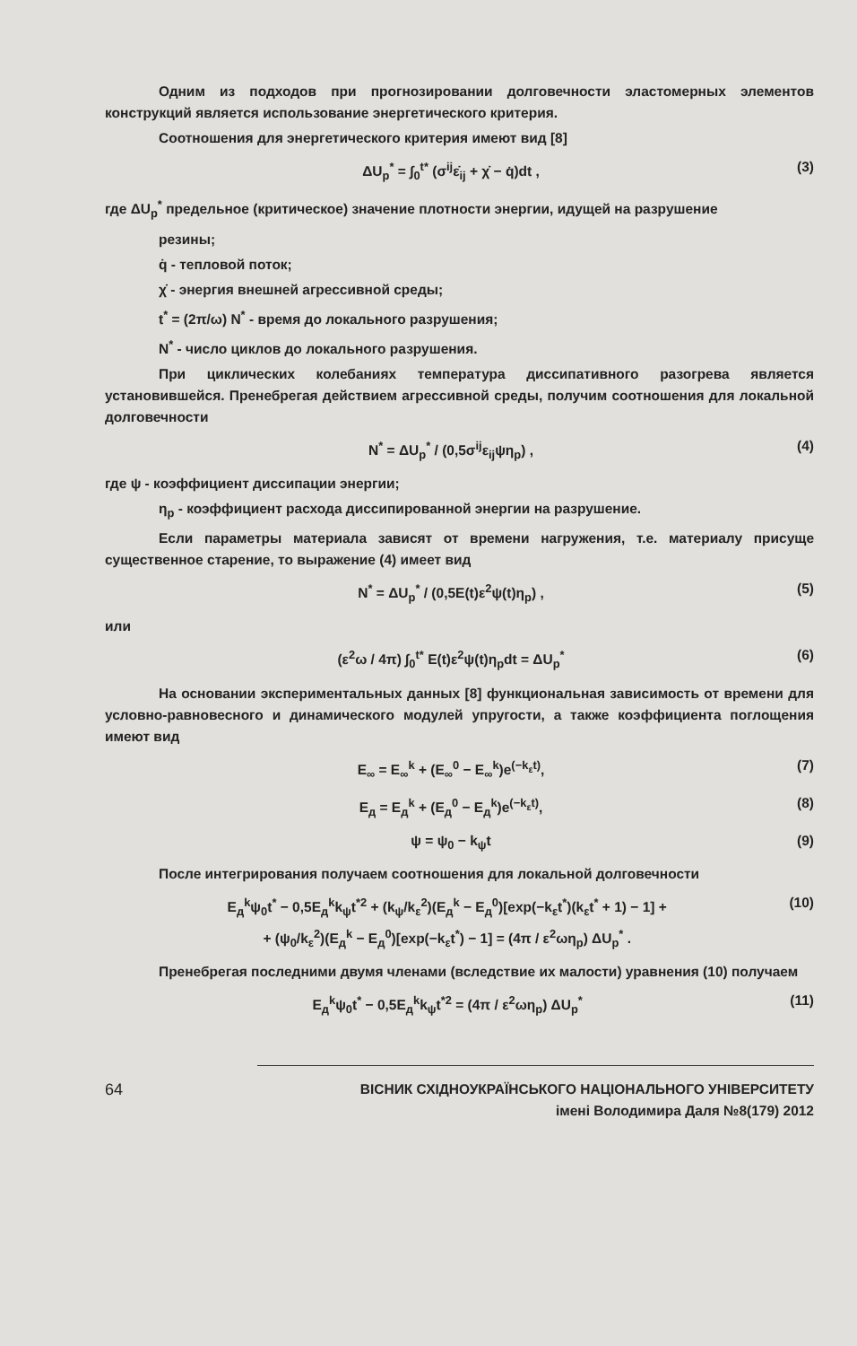Одним из подходов при прогнозировании долговечности эластомерных элементов конструкций является использование энергетического критерия.
Соотношения для энергетического критерия имеют вид [8]
ΔU<sub>p</sub><sup>*</sup> = ∫<sub>0</sub><sup>t*</sup> (σ<sup>ij</sup>ε̇<sub>ij</sub> + χ̇ − q̇)dt , (3)
где ΔU<sub>p</sub><sup>*</sup> предельное (критическое) значение плотности энергии, идущей на разрушение
резины;
q̇ - тепловой поток;
χ̇ - энергия внешней агрессивной среды;
t<sup>*</sup> = (2π/ω) N<sup>*</sup> - время до локального разрушения;
N<sup>*</sup> - число циклов до локального разрушения.
При циклических колебаниях температура диссипативного разогрева является установившейся. Пренебрегая действием агрессивной среды, получим соотношения для локальной долговечности
N<sup>*</sup> = ΔU<sub>p</sub><sup>*</sup> / (0,5σ<sup>ij</sup>ε<sub>ij</sub>ψη<sub>p</sub>) , (4)
где ψ - коэффициент диссипации энергии;
η<sub>p</sub> - коэффициент расхода диссипированной энергии на разрушение.
Если параметры материала зависят от времени нагружения, т.е. материалу присуще существенное старение, то выражение (4) имеет вид
N<sup>*</sup> = ΔU<sub>p</sub><sup>*</sup> / (0,5E(t)ε<sup>2</sup>ψ(t)η<sub>p</sub>) , (5)
или
(ε<sup>2</sup>ω / 4π) ∫<sub>0</sub><sup>t*</sup> E(t)ε<sup>2</sup>ψ(t)η<sub>p</sub>dt = ΔU<sub>p</sub><sup>*</sup> (6)
На основании экспериментальных данных [8] функциональная зависимость от времени для условно-равновесного и динамического модулей упругости, а также коэффициента поглощения имеют вид
E<sub>∞</sub> = E<sub>∞</sub><sup>k</sup> + (E<sub>∞</sub><sup>0</sup> − E<sub>∞</sub><sup>k</sup>)e<sup>(−k<sub>ε</sub>t)</sup>, (7)
E<sub>д</sub> = E<sub>д</sub><sup>k</sup> + (E<sub>д</sub><sup>0</sup> − E<sub>д</sub><sup>k</sup>)e<sup>(−k<sub>ε</sub>t)</sup>, (8)
ψ = ψ<sub>0</sub> − k<sub>ψ</sub>t (9)
После интегрирования получаем соотношения для локальной долговечности
E<sub>д</sub><sup>k</sup>ψ<sub>0</sub>t<sup>*</sup> − 0,5E<sub>д</sub><sup>k</sup>k<sub>ψ</sub>t<sup>*2</sup> + (k<sub>ψ</sub>/k<sub>ε</sub><sup>2</sup>)(E<sub>д</sub><sup>k</sup> − E<sub>д</sub><sup>0</sup>)[exp(−k<sub>ε</sub>t<sup>*</sup>)(k<sub>ε</sub>t<sup>*</sup> + 1) − 1] +
+ (ψ<sub>0</sub>/k<sub>ε</sub><sup>2</sup>)(E<sub>д</sub><sup>k</sup> − E<sub>д</sub><sup>0</sup>)[exp(−k<sub>ε</sub>t<sup>*</sup>) − 1] = (4π / ε<sup>2</sup>ωη<sub>p</sub>) ΔU<sub>p</sub><sup>*</sup> . (10)
Пренебрегая последними двумя членами (вследствие их малости) уравнения (10) получаем
E<sub>д</sub><sup>k</sup>ψ<sub>0</sub>t<sup>*</sup> − 0,5E<sub>д</sub><sup>k</sup>k<sub>ψ</sub>t<sup>*2</sup> = (4π / ε<sup>2</sup>ωη<sub>p</sub>) ΔU<sub>p</sub><sup>*</sup> (11)
64
ВІСНИК СХІДНОУКРАЇНСЬКОГО НАЦІОНАЛЬНОГО УНІВЕРСИТЕТУ
імені Володимира Даля №8(179) 2012